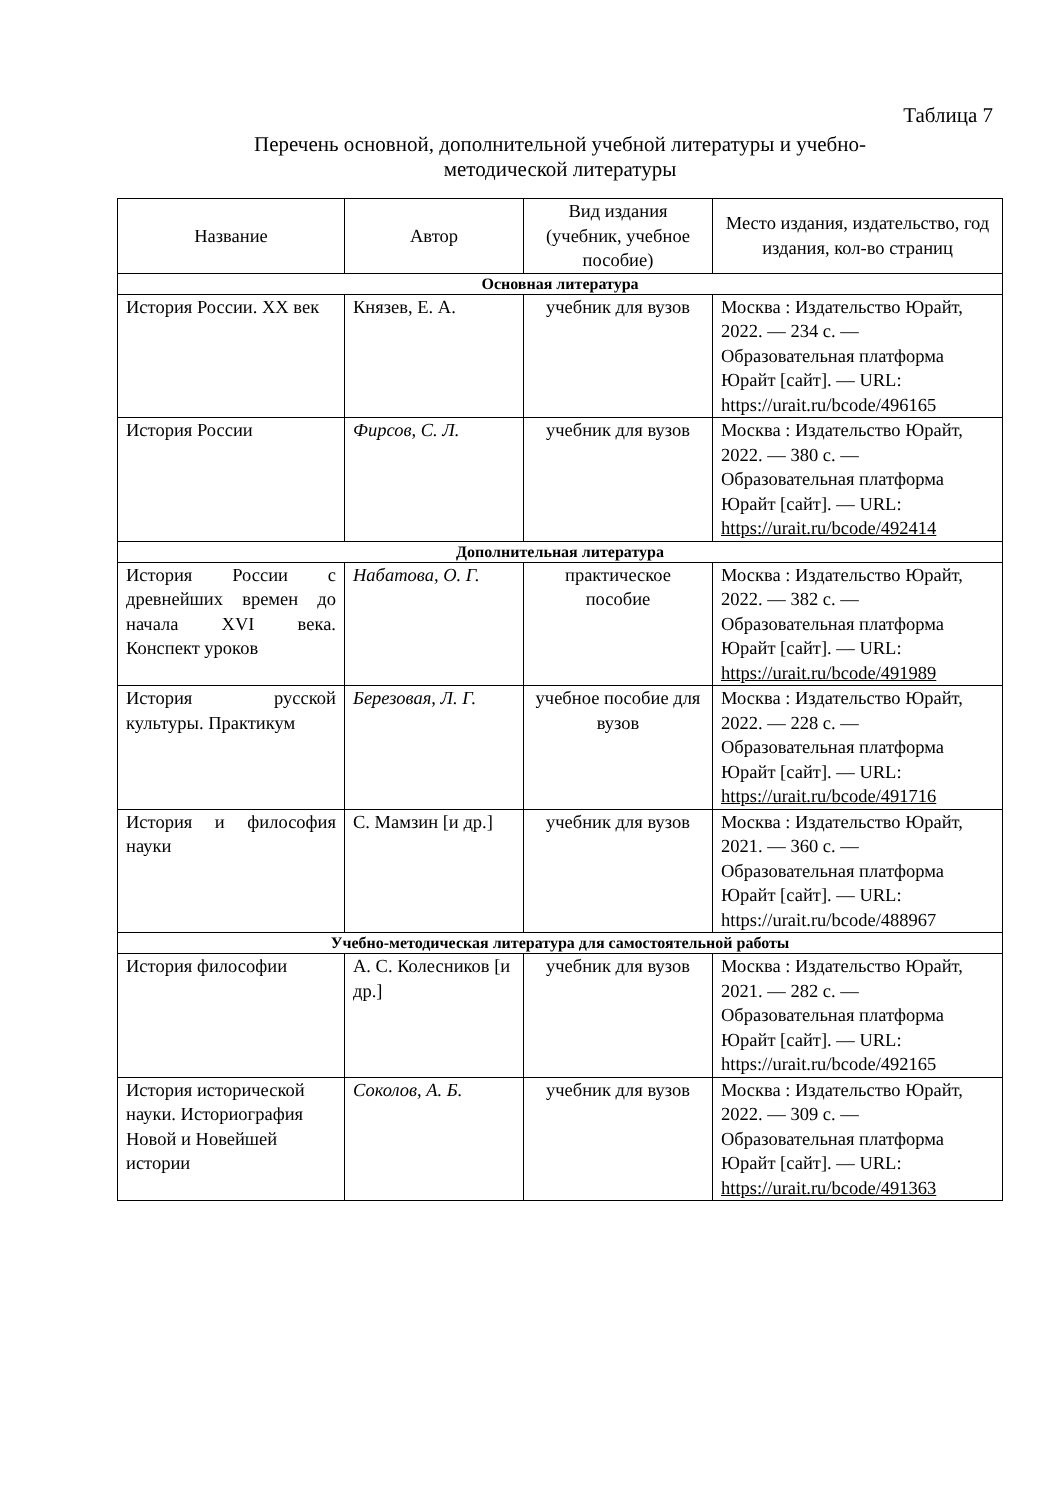Таблица 7
Перечень основной, дополнительной учебной литературы и учебно-
методической литературы
| Название | Автор | Вид издания (учебник, учебное пособие) | Место издания, издательство, год издания, кол-во страниц |
| --- | --- | --- | --- |
| Основная литература | | | |
| История России. XX век | Князев, Е. А. | учебник для вузов | Москва : Издательство Юрайт, 2022. — 234 с. — Образовательная платформа Юрайт [сайт]. — URL: https://urait.ru/bcode/496165 |
| История России | Фирсов, С. Л. | учебник для вузов | Москва : Издательство Юрайт, 2022. — 380 с. — Образовательная платформа Юрайт [сайт]. — URL: https://urait.ru/bcode/492414 |
| Дополнительная литература | | | |
| История России с древнейших времен до начала XVI века. Конспект уроков | Набатова, О. Г. | практическое пособие | Москва : Издательство Юрайт, 2022. — 382 с. — Образовательная платформа Юрайт [сайт]. — URL: https://urait.ru/bcode/491989 |
| История русской культуры. Практикум | Березовая, Л. Г. | учебное пособие для вузов | Москва : Издательство Юрайт, 2022. — 228 с. — Образовательная платформа Юрайт [сайт]. — URL: https://urait.ru/bcode/491716 |
| История и философия науки | С. Мамзин [и др.] | учебник для вузов | Москва : Издательство Юрайт, 2021. — 360 с. — Образовательная платформа Юрайт [сайт]. — URL: https://urait.ru/bcode/488967 |
| Учебно-методическая литература для самостоятельной работы | | | |
| История философии | А. С. Колесников [и др.] | учебник для вузов | Москва : Издательство Юрайт, 2021. — 282 с. — Образовательная платформа Юрайт [сайт]. — URL: https://urait.ru/bcode/492165 |
| История исторической науки. Историография Новой и Новейшей истории | Соколов, А. Б. | учебник для вузов | Москва : Издательство Юрайт, 2022. — 309 с. — Образовательная платформа Юрайт [сайт]. — URL: https://urait.ru/bcode/491363 |